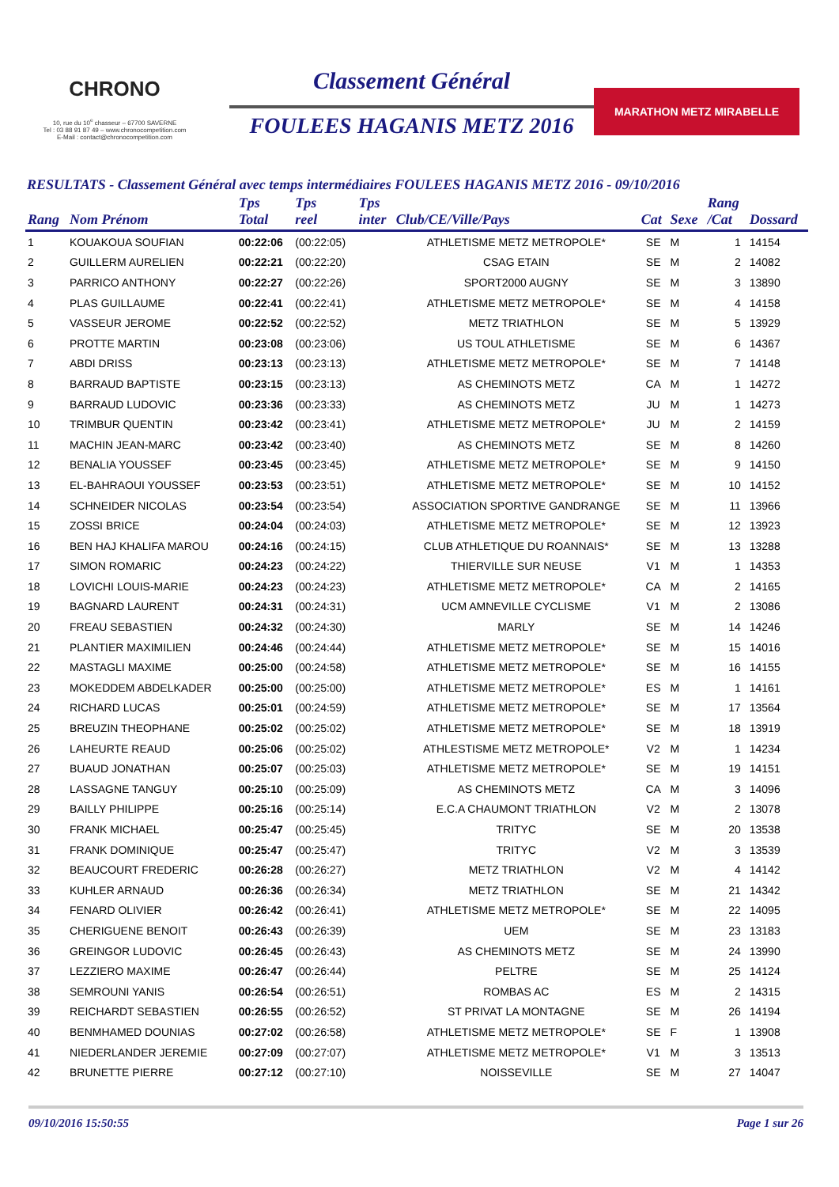CHRONO
10, rue du 10<sup>e</sup> chasseur – 67700 SAVERNE
Tel : 03 88 91 87 49 – www.chronocompetition.com
E-Mail : contact@chronocompetition.com
Classement Général
FOULEES HAGANIS METZ 2016
MARATHON METZ MIRABELLE
RESULTATS - Classement Général avec temps intermédiaires FOULEES HAGANIS METZ 2016 - 09/10/2016
| Rang | Nom Prénom | Tps Total | Tps reel | Tps inter | Club/CE/Ville/Pays | Cat | Sexe | Rang /Cat | Dossard |
| --- | --- | --- | --- | --- | --- | --- | --- | --- | --- |
| 1 | KOUAKOUA SOUFIAN | 00:22:06 | (00:22:05) | | ATHLETISME METZ METROPOLE* | SE | M | 1 | 14154 |
| 2 | GUILLERM AURELIEN | 00:22:21 | (00:22:20) | | CSAG ETAIN | SE | M | 2 | 14082 |
| 3 | PARRICO ANTHONY | 00:22:27 | (00:22:26) | | SPORT2000 AUGNY | SE | M | 3 | 13890 |
| 4 | PLAS GUILLAUME | 00:22:41 | (00:22:41) | | ATHLETISME METZ METROPOLE* | SE | M | 4 | 14158 |
| 5 | VASSEUR JEROME | 00:22:52 | (00:22:52) | | METZ TRIATHLON | SE | M | 5 | 13929 |
| 6 | PROTTE MARTIN | 00:23:08 | (00:23:06) | | US TOUL ATHLETISME | SE | M | 6 | 14367 |
| 7 | ABDI DRISS | 00:23:13 | (00:23:13) | | ATHLETISME METZ METROPOLE* | SE | M | 7 | 14148 |
| 8 | BARRAUD BAPTISTE | 00:23:15 | (00:23:13) | | AS CHEMINOTS METZ | CA | M | 1 | 14272 |
| 9 | BARRAUD LUDOVIC | 00:23:36 | (00:23:33) | | AS CHEMINOTS METZ | JU | M | 1 | 14273 |
| 10 | TRIMBUR QUENTIN | 00:23:42 | (00:23:41) | | ATHLETISME METZ METROPOLE* | JU | M | 2 | 14159 |
| 11 | MACHIN JEAN-MARC | 00:23:42 | (00:23:40) | | AS CHEMINOTS METZ | SE | M | 8 | 14260 |
| 12 | BENALIA YOUSSEF | 00:23:45 | (00:23:45) | | ATHLETISME METZ METROPOLE* | SE | M | 9 | 14150 |
| 13 | EL-BAHRAOUI YOUSSEF | 00:23:53 | (00:23:51) | | ATHLETISME METZ METROPOLE* | SE | M | 10 | 14152 |
| 14 | SCHNEIDER NICOLAS | 00:23:54 | (00:23:54) | | ASSOCIATION SPORTIVE GANDRANGE | SE | M | 11 | 13966 |
| 15 | ZOSSI BRICE | 00:24:04 | (00:24:03) | | ATHLETISME METZ METROPOLE* | SE | M | 12 | 13923 |
| 16 | BEN HAJ KHALIFA MAROU | 00:24:16 | (00:24:15) | | CLUB ATHLETIQUE DU ROANNAIS* | SE | M | 13 | 13288 |
| 17 | SIMON ROMARIC | 00:24:23 | (00:24:22) | | THIERVILLE SUR NEUSE | V1 | M | 1 | 14353 |
| 18 | LOVICHI LOUIS-MARIE | 00:24:23 | (00:24:23) | | ATHLETISME METZ METROPOLE* | CA | M | 2 | 14165 |
| 19 | BAGNARD LAURENT | 00:24:31 | (00:24:31) | | UCM AMNEVILLE CYCLISME | V1 | M | 2 | 13086 |
| 20 | FREAU SEBASTIEN | 00:24:32 | (00:24:30) | | MARLY | SE | M | 14 | 14246 |
| 21 | PLANTIER MAXIMILIEN | 00:24:46 | (00:24:44) | | ATHLETISME METZ METROPOLE* | SE | M | 15 | 14016 |
| 22 | MASTAGLI MAXIME | 00:25:00 | (00:24:58) | | ATHLETISME METZ METROPOLE* | SE | M | 16 | 14155 |
| 23 | MOKEDDEM ABDELKADER | 00:25:00 | (00:25:00) | | ATHLETISME METZ METROPOLE* | ES | M | 1 | 14161 |
| 24 | RICHARD LUCAS | 00:25:01 | (00:24:59) | | ATHLETISME METZ METROPOLE* | SE | M | 17 | 13564 |
| 25 | BREUZIN THEOPHANE | 00:25:02 | (00:25:02) | | ATHLETISME METZ METROPOLE* | SE | M | 18 | 13919 |
| 26 | LAHEURTE REAUD | 00:25:06 | (00:25:02) | | ATHLESTISME METZ METROPOLE* | V2 | M | 1 | 14234 |
| 27 | BUAUD JONATHAN | 00:25:07 | (00:25:03) | | ATHLETISME METZ METROPOLE* | SE | M | 19 | 14151 |
| 28 | LASSAGNE TANGUY | 00:25:10 | (00:25:09) | | AS CHEMINOTS METZ | CA | M | 3 | 14096 |
| 29 | BAILLY PHILIPPE | 00:25:16 | (00:25:14) | | E.C.A CHAUMONT TRIATHLON | V2 | M | 2 | 13078 |
| 30 | FRANK MICHAEL | 00:25:47 | (00:25:45) | | TRITYC | SE | M | 20 | 13538 |
| 31 | FRANK DOMINIQUE | 00:25:47 | (00:25:47) | | TRITYC | V2 | M | 3 | 13539 |
| 32 | BEAUCOURT FREDERIC | 00:26:28 | (00:26:27) | | METZ TRIATHLON | V2 | M | 4 | 14142 |
| 33 | KUHLER ARNAUD | 00:26:36 | (00:26:34) | | METZ TRIATHLON | SE | M | 21 | 14342 |
| 34 | FENARD OLIVIER | 00:26:42 | (00:26:41) | | ATHLETISME METZ METROPOLE* | SE | M | 22 | 14095 |
| 35 | CHERIGUENE BENOIT | 00:26:43 | (00:26:39) | | UEM | SE | M | 23 | 13183 |
| 36 | GREINGOR LUDOVIC | 00:26:45 | (00:26:43) | | AS CHEMINOTS METZ | SE | M | 24 | 13990 |
| 37 | LEZZIERO MAXIME | 00:26:47 | (00:26:44) | | PELTRE | SE | M | 25 | 14124 |
| 38 | SEMROUNI YANIS | 00:26:54 | (00:26:51) | | ROMBAS AC | ES | M | 2 | 14315 |
| 39 | REICHARDT SEBASTIEN | 00:26:55 | (00:26:52) | | ST PRIVAT LA MONTAGNE | SE | M | 26 | 14194 |
| 40 | BENMHAMED DOUNIAS | 00:27:02 | (00:26:58) | | ATHLETISME METZ METROPOLE* | SE | F | 1 | 13908 |
| 41 | NIEDERLANDER JEREMIE | 00:27:09 | (00:27:07) | | ATHLETISME METZ METROPOLE* | V1 | M | 3 | 13513 |
| 42 | BRUNETTE PIERRE | 00:27:12 | (00:27:10) | | NOISSEVILLE | SE | M | 27 | 14047 |
09/10/2016 15:50:55 Page 1 sur 26